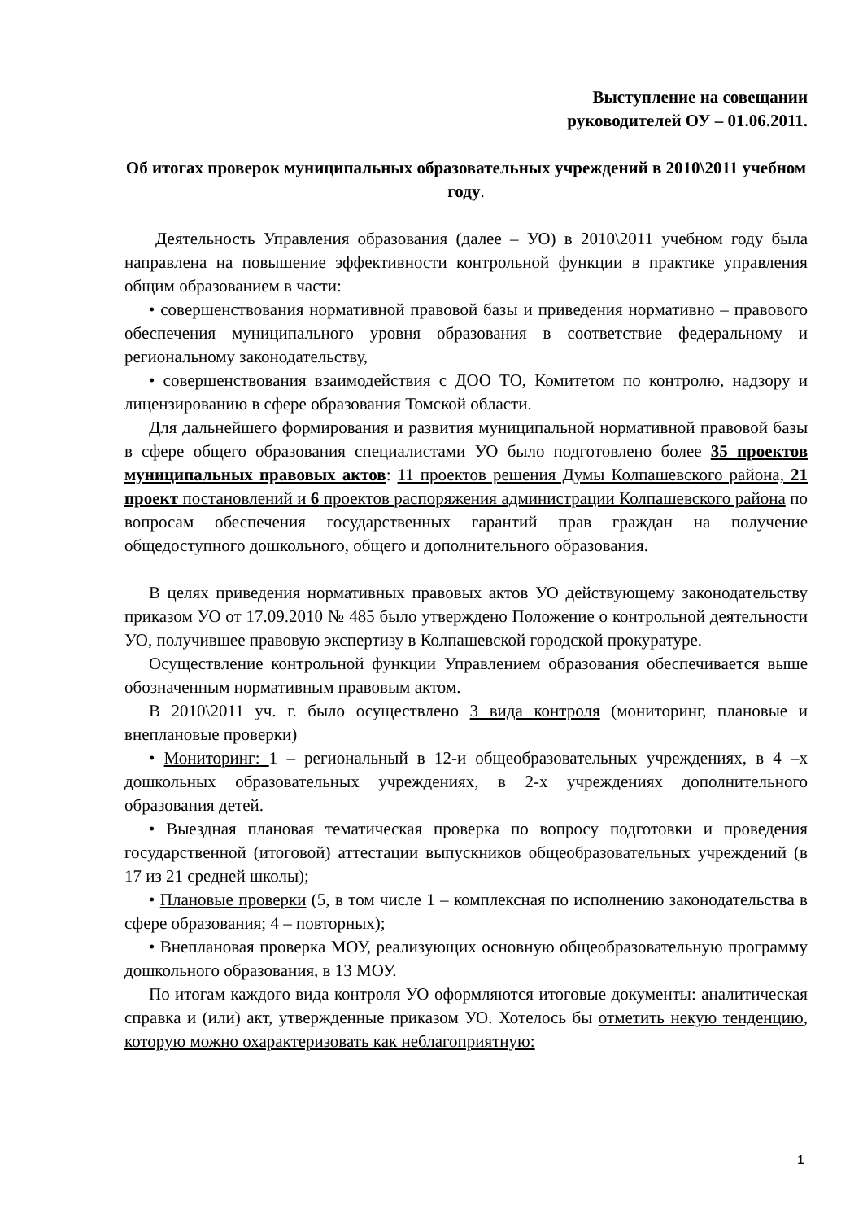Выступление на совещании
руководителей ОУ – 01.06.2011.
Об итогах проверок муниципальных образовательных учреждений в 2010\2011 учебном году.
Деятельность Управления образования (далее – УО) в 2010\2011 учебном году была направлена на повышение эффективности контрольной функции в практике управления общим образованием в части:
• совершенствования нормативной правовой базы и приведения нормативно – правового обеспечения муниципального уровня образования в соответствие федеральному и региональному законодательству,
• совершенствования взаимодействия с ДОО ТО, Комитетом по контролю, надзору и лицензированию в сфере образования Томской области.
Для дальнейшего формирования и развития муниципальной нормативной правовой базы в сфере общего образования специалистами УО было подготовлено более 35 проектов муниципальных правовых актов: 11 проектов решения Думы Колпашевского района, 21 проект постановлений и 6 проектов распоряжения администрации Колпашевского района по вопросам обеспечения государственных гарантий прав граждан на получение общедоступного дошкольного, общего и дополнительного образования.
В целях приведения нормативных правовых актов УО действующему законодательству приказом УО от 17.09.2010 № 485 было утверждено Положение о контрольной деятельности УО, получившее правовую экспертизу в Колпашевской городской прокуратуре.
Осуществление контрольной функции Управлением образования обеспечивается выше обозначенным нормативным правовым актом.
В 2010\2011 уч. г. было осуществлено 3 вида контроля (мониторинг, плановые и внеплановые проверки)
• Мониторинг: 1 – региональный в 12-и общеобразовательных учреждениях, в 4 –х дошкольных образовательных учреждениях, в 2-х учреждениях дополнительного образования детей.
• Выездная плановая тематическая проверка по вопросу подготовки и проведения государственной (итоговой) аттестации выпускников общеобразовательных учреждений (в 17 из 21 средней школы);
• Плановые проверки (5, в том числе 1 – комплексная по исполнению законодательства в сфере образования; 4 – повторных);
• Внеплановая проверка МОУ, реализующих основную общеобразовательную программу дошкольного образования, в 13 МОУ.
По итогам каждого вида контроля УО оформляются итоговые документы: аналитическая справка и (или) акт, утвержденные приказом УО. Хотелось бы отметить некую тенденцию, которую можно охарактеризовать как неблагоприятную:
1